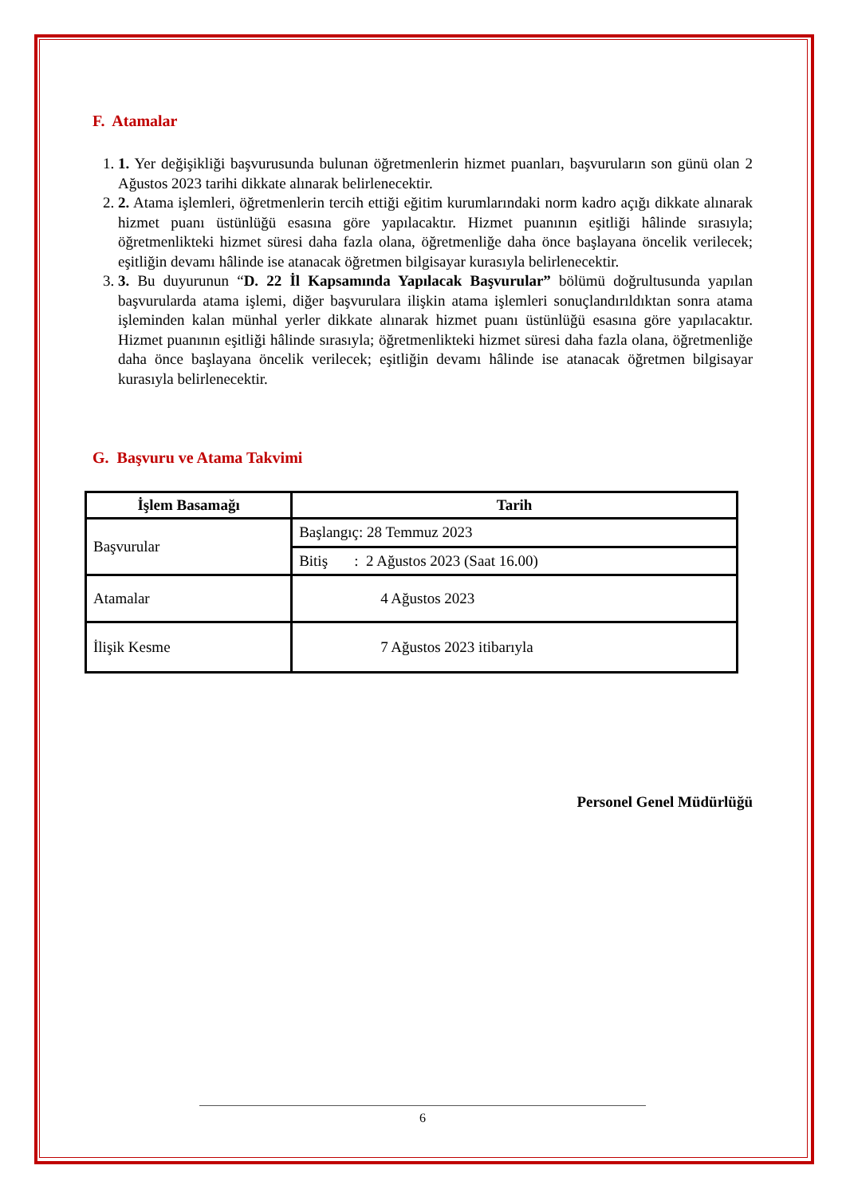F. Atamalar
1. 1. Yer değişikliği başvurusunda bulunan öğretmenlerin hizmet puanları, başvuruların son günü olan 2 Ağustos 2023 tarihi dikkate alınarak belirlenecektir.
2. 2. Atama işlemleri, öğretmenlerin tercih ettiği eğitim kurumlarındaki norm kadro açığı dikkate alınarak hizmet puanı üstünlüğü esasına göre yapılacaktır. Hizmet puanının eşitliği hâlinde sırasıyla; öğretmenlikteki hizmet süresi daha fazla olana, öğretmenliğe daha önce başlayana öncelik verilecek; eşitliğin devamı hâlinde ise atanacak öğretmen bilgisayar kurasıyla belirlenecektir.
3. 3. Bu duyurunun “D. 22 İl Kapsamında Yapılacak Başvurular” bölümü doğrultusunda yapılan başvurularda atama işlemi, diğer başvurulara ilişkin atama işlemleri sonuçlandırıldıktan sonra atama işleminden kalan münhal yerler dikkate alınarak hizmet puanı üstünlüğü esasına göre yapılacaktır. Hizmet puanının eşitliği hâlinde sırasıyla; öğretmenlikteki hizmet süresi daha fazla olana, öğretmenliğe daha önce başlayana öncelik verilecek; eşitliğin devamı hâlinde ise atanacak öğretmen bilgisayar kurasıyla belirlenecektir.
G. Başvuru ve Atama Takvimi
| İşlem Basamağı | Tarih |
| --- | --- |
| Başvurular | Başlangıç: 28 Temmuz 2023 |
| | Bitiş : 2 Ağustos 2023 (Saat 16.00) |
| Atamalar | 4 Ağustos 2023 |
| İlişik Kesme | 7 Ağustos 2023 itibarıyla |
Personel Genel Müdürlüğü
6